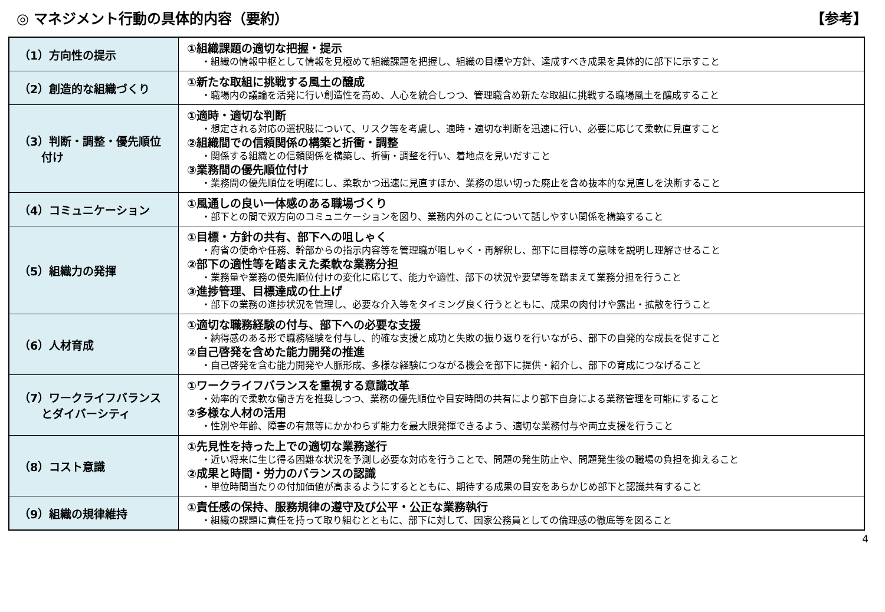◎ マネジメント行動の具体的内容（要約） 【参考】
| （1）方向性の提示 | ①組織課題の適切な把握・提示 ・組織の情報中枢として情報を見極めて組織課題を把握し、組織の目標や方針、達成すべき成果を具体的に部下に示すこと |
| （2）創造的な組織づくり | ①新たな取組に挑戦する風土の醸成 ・職場内の議論を活発に行い創造性を高め、人心を統合しつつ、管理職含め新たな取組に挑戦する職場風土を醸成すること |
| （3）判断・調整・優先順位 付け | ①適時・適切な判断 ・想定される対応の選択肢について、リスク等を考慮し、適時・適切な判断を迅速に行い、必要に応じて柔軟に見直すこと ②組織間での信頼関係の構築と折衝・調整 ・関係する組織との信頼関係を構築し、折衝・調整を行い、着地点を見いだすこと ③業務間の優先順位付け ・業務間の優先順位を明確にし、柔軟かつ迅速に見直すほか、業務の思い切った廃止を含め抜本的な見直しを決断すること |
| （4）コミュニケーション | ①風通しの良い一体感のある職場づくり ・部下との間で双方向のコミュニケーションを図り、業務内外のことについて話しやすい関係を構築すること |
| （5）組織力の発揮 | ①目標・方針の共有、部下への咀しゃく ・府省の使命や任務、幹部からの指示内容等を管理職が咀しゃく・再解釈し、部下に目標等の意味を説明し理解させること ②部下の適性等を踏まえた柔軟な業務分担 ・業務量や業務の優先順位付けの変化に応じて、能力や適性、部下の状況や要望等を踏まえて業務分担を行うこと ③進捗管理、目標達成の仕上げ ・部下の業務の進捗状況を管理し、必要な介入等をタイミング良く行うとともに、成果の肉付けや露出・拡散を行うこと |
| （6）人材育成 | ①適切な職務経験の付与、部下への必要な支援 ・納得感のある形で職務経験を付与し、的確な支援と成功と失敗の振り返りを行いながら、部下の自発的な成長を促すこと ②自己啓発を含めた能力開発の推進 ・自己啓発を含む能力開発や人脈形成、多様な経験につながる機会を部下に提供・紹介し、部下の育成につなげること |
| （7）ワークライフバランス とダイバーシティ | ①ワークライフバランスを重視する意識改革 ・効率的で柔軟な働き方を推奨しつつ、業務の優先順位や目安時間の共有により部下自身による業務管理を可能にすること ②多様な人材の活用 ・性別や年齢、障害の有無等にかかわらず能力を最大限発揮できるよう、適切な業務付与や両立支援を行うこと |
| （8）コスト意識 | ①先見性を持った上での適切な業務遂行 ・近い将来に生じ得る困難な状況を予測し必要な対応を行うことで、問題の発生防止や、問題発生後の職場の負担を抑えること ②成果と時間・労力のバランスの認識 ・単位時間当たりの付加価値が高まるようにするとともに、期待する成果の目安をあらかじめ部下と認識共有すること |
| （9）組織の規律維持 | ①責任感の保持、服務規律の遵守及び公平・公正な業務執行 ・組織の課題に責任を持って取り組むとともに、部下に対して、国家公務員としての倫理感の徹底等を図ること |
4